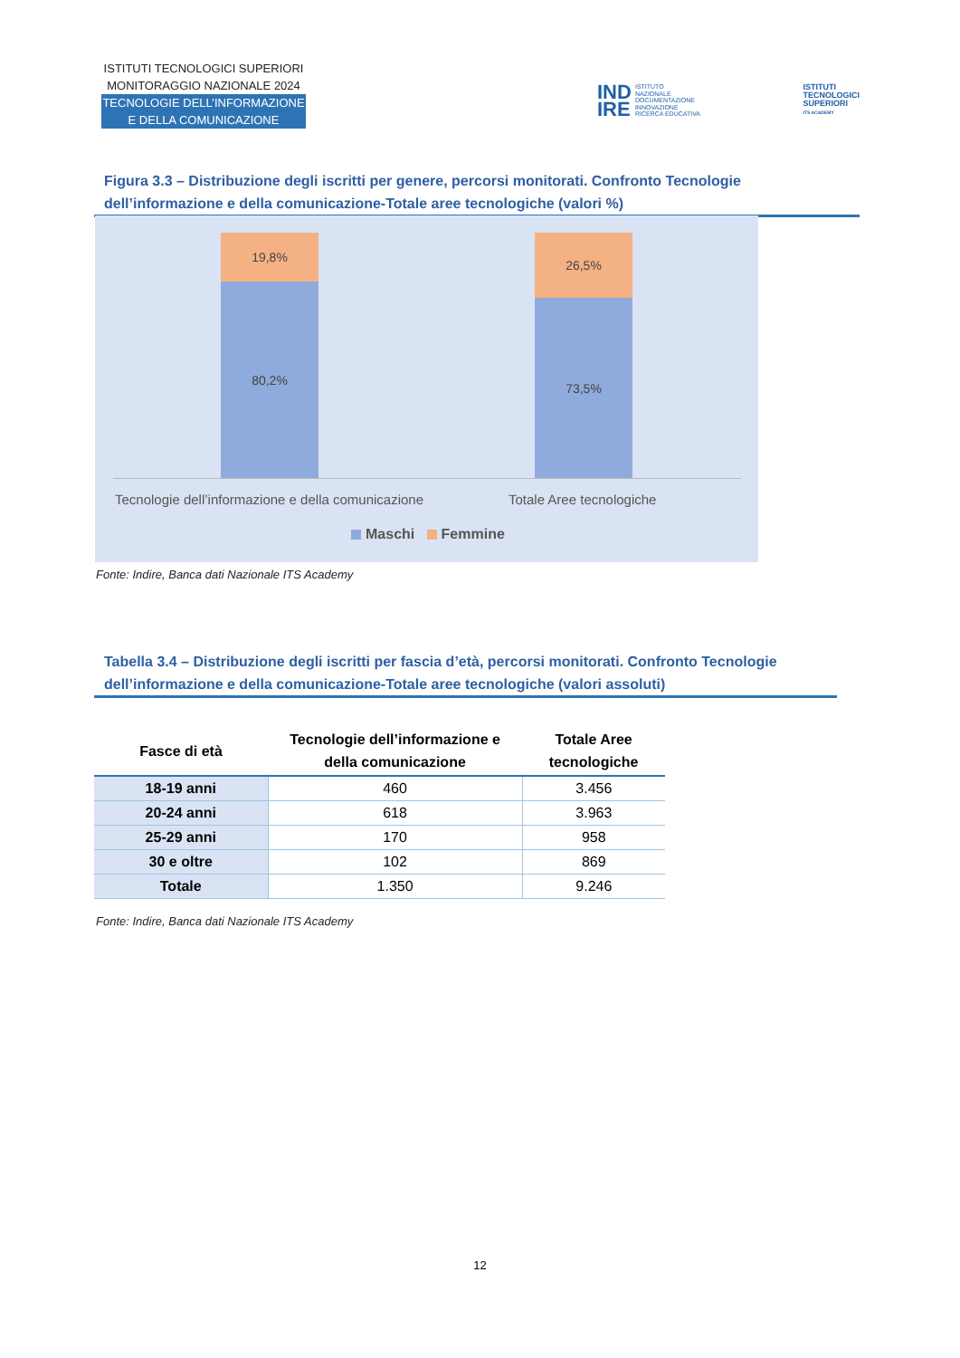ISTITUTI TECNOLOGICI SUPERIORI
MONITORAGGIO NAZIONALE 2024
TECNOLOGIE DELL’INFORMAZIONE
E DELLA COMUNICAZIONE
IND
IRE ISTITUTO
NAZIONALE
DOCUMENTAZIONE
INNOVAZIONE
RICERCA EDUCATIVA
ISTITUTI
TECNOLOGICI
SUPERIORI
ITS ACADEMY
Figura 3.3 – Distribuzione degli iscritti per genere, percorsi monitorati. Confronto Tecnologie dell’informazione e della comunicazione-Totale aree tecnologiche (valori %)
19,8%
80,2%
26,5%
73,5%
Tecnologie dell’informazione e della comunicazione
Totale Aree tecnologiche
Maschi Femmine
Fonte: Indire, Banca dati Nazionale ITS Academy
Tabella 3.4 – Distribuzione degli iscritti per fascia d’età, percorsi monitorati. Confronto Tecnologie dell’informazione e della comunicazione-Totale aree tecnologiche (valori assoluti)
| Fasce di età | Tecnologie dell’informazione e della comunicazione | Totale Aree tecnologiche |
| --- | --- | --- |
| 18-19 anni | 460 | 3.456 |
| 20-24 anni | 618 | 3.963 |
| 25-29 anni | 170 | 958 |
| 30 e oltre | 102 | 869 |
| Totale | 1.350 | 9.246 |
Fonte: Indire, Banca dati Nazionale ITS Academy
12